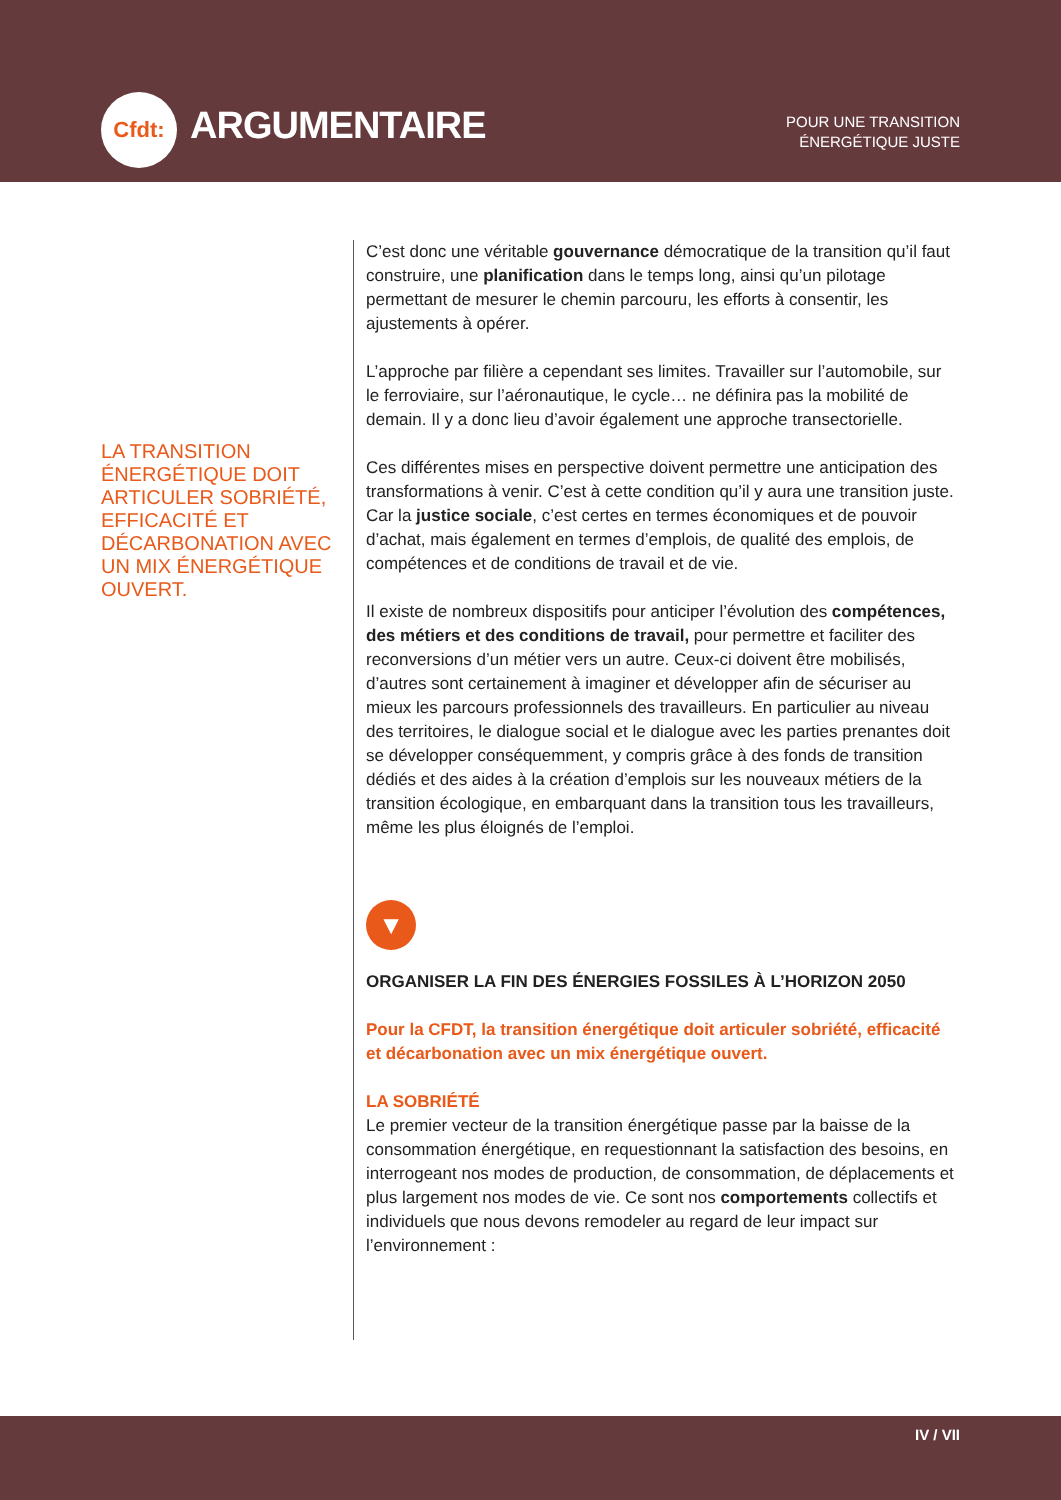Cfdt: ARGUMENTAIRE
POUR UNE TRANSITION
ÉNERGÉTIQUE JUSTE
LA TRANSITION ÉNERGÉTIQUE DOIT ARTICULER SOBRIÉTÉ, EFFICACITÉ ET DÉCARBONATION AVEC UN MIX ÉNERGÉTIQUE OUVERT.
C’est donc une véritable gouvernance démocratique de la transition qu’il faut construire, une planification dans le temps long, ainsi qu’un pilotage permettant de mesurer le chemin parcouru, les efforts à consentir, les ajustements à opérer.
L’approche par filière a cependant ses limites. Travailler sur l’automobile, sur le ferroviaire, sur l’aéronautique, le cycle… ne définira pas la mobilité de demain. Il y a donc lieu d’avoir également une approche transectorielle.
Ces différentes mises en perspective doivent permettre une anticipation des transformations à venir. C’est à cette condition qu’il y aura une transition juste. Car la justice sociale, c’est certes en termes économiques et de pouvoir d’achat, mais également en termes d’emplois, de qualité des emplois, de compétences et de conditions de travail et de vie.
Il existe de nombreux dispositifs pour anticiper l’évolution des compétences, des métiers et des conditions de travail, pour permettre et faciliter des reconversions d’un métier vers un autre. Ceux-ci doivent être mobilisés, d’autres sont certainement à imaginer et développer afin de sécuriser au mieux les parcours professionnels des travailleurs. En particulier au niveau des territoires, le dialogue social et le dialogue avec les parties prenantes doit se développer conséquemment, y compris grâce à des fonds de transition dédiés et des aides à la création d’emplois sur les nouveaux métiers de la transition écologique, en embarquant dans la transition tous les travailleurs, même les plus éloignés de l’emploi.
▼
ORGANISER LA FIN DES ÉNERGIES FOSSILES À L’HORIZON 2050
Pour la CFDT, la transition énergétique doit articuler sobriété, efficacité et décarbonation avec un mix énergétique ouvert.
LA SOBRIÉTÉ
Le premier vecteur de la transition énergétique passe par la baisse de la consommation énergétique, en requestionnant la satisfaction des besoins, en interrogeant nos modes de production, de consommation, de déplacements et plus largement nos modes de vie. Ce sont nos comportements collectifs et individuels que nous devons remodeler au regard de leur impact sur l’environnement :
IV / VII